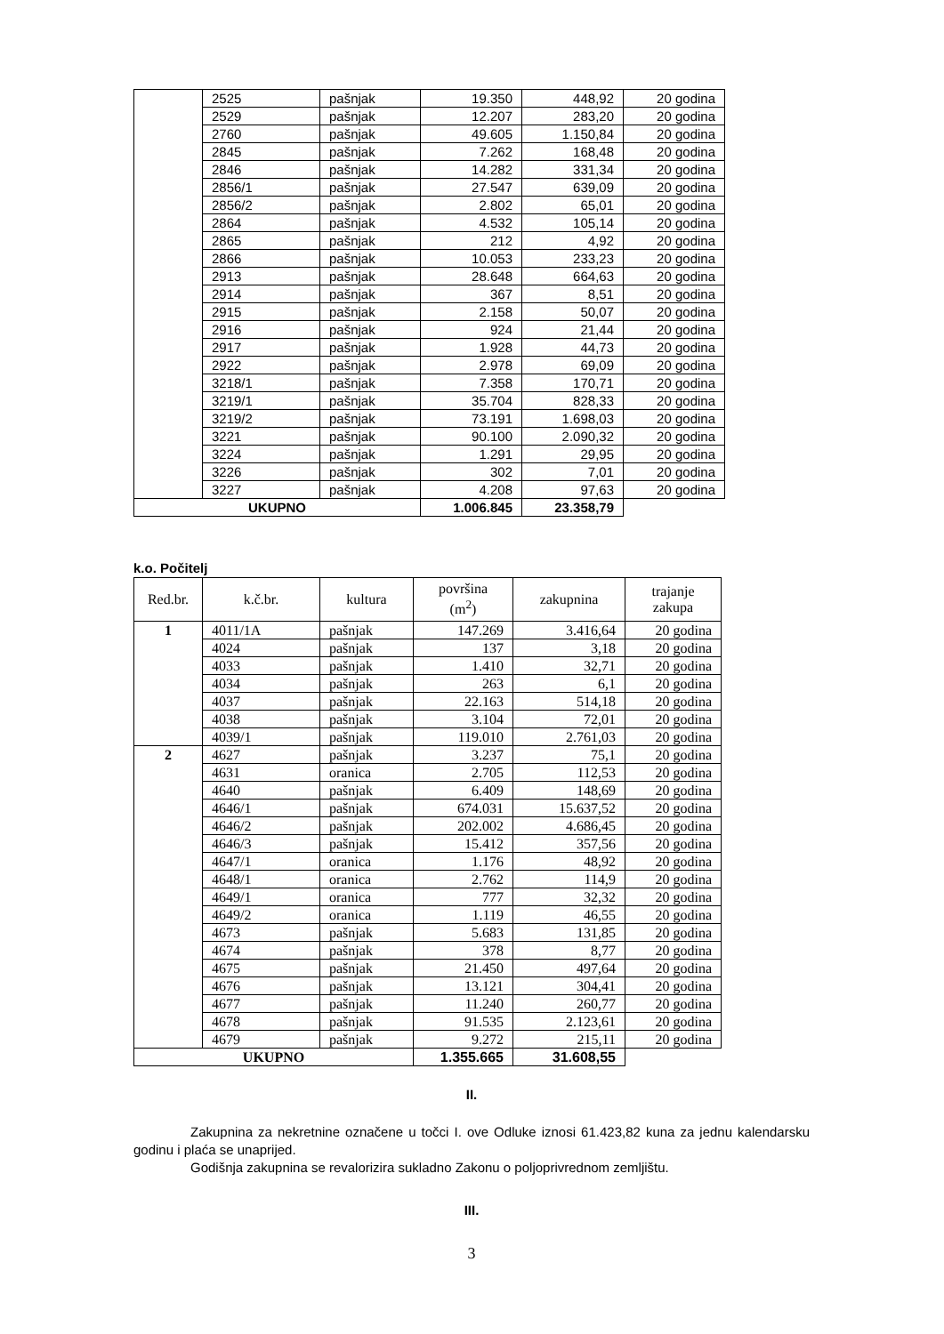| | 2525 | pašnjak | 19.350 | 448,92 | 20 godina |
| | 2529 | pašnjak | 12.207 | 283,20 | 20 godina |
| | 2760 | pašnjak | 49.605 | 1.150,84 | 20 godina |
| | 2845 | pašnjak | 7.262 | 168,48 | 20 godina |
| | 2846 | pašnjak | 14.282 | 331,34 | 20 godina |
| | 2856/1 | pašnjak | 27.547 | 639,09 | 20 godina |
| | 2856/2 | pašnjak | 2.802 | 65,01 | 20 godina |
| | 2864 | pašnjak | 4.532 | 105,14 | 20 godina |
| | 2865 | pašnjak | 212 | 4,92 | 20 godina |
| | 2866 | pašnjak | 10.053 | 233,23 | 20 godina |
| | 2913 | pašnjak | 28.648 | 664,63 | 20 godina |
| | 2914 | pašnjak | 367 | 8,51 | 20 godina |
| | 2915 | pašnjak | 2.158 | 50,07 | 20 godina |
| | 2916 | pašnjak | 924 | 21,44 | 20 godina |
| | 2917 | pašnjak | 1.928 | 44,73 | 20 godina |
| | 2922 | pašnjak | 2.978 | 69,09 | 20 godina |
| | 3218/1 | pašnjak | 7.358 | 170,71 | 20 godina |
| | 3219/1 | pašnjak | 35.704 | 828,33 | 20 godina |
| | 3219/2 | pašnjak | 73.191 | 1.698,03 | 20 godina |
| | 3221 | pašnjak | 90.100 | 2.090,32 | 20 godina |
| | 3224 | pašnjak | 1.291 | 29,95 | 20 godina |
| | 3226 | pašnjak | 302 | 7,01 | 20 godina |
| | 3227 | pašnjak | 4.208 | 97,63 | 20 godina |
| UKUPNO | | | 1.006.845 | 23.358,79 | |
k.o. Počitelj
| Red.br. | k.č.br. | kultura | površina (m<sup>2</sup>) | zakupnina | trajanje zakupa |
| --- | --- | --- | --- | --- | --- |
| 1 | 4011/1A | pašnjak | 147.269 | 3.416,64 | 20 godina |
| | 4024 | pašnjak | 137 | 3,18 | 20 godina |
| | 4033 | pašnjak | 1.410 | 32,71 | 20 godina |
| | 4034 | pašnjak | 263 | 6,1 | 20 godina |
| | 4037 | pašnjak | 22.163 | 514,18 | 20 godina |
| | 4038 | pašnjak | 3.104 | 72,01 | 20 godina |
| | 4039/1 | pašnjak | 119.010 | 2.761,03 | 20 godina |
| 2 | 4627 | pašnjak | 3.237 | 75,1 | 20 godina |
| | 4631 | oranica | 2.705 | 112,53 | 20 godina |
| | 4640 | pašnjak | 6.409 | 148,69 | 20 godina |
| | 4646/1 | pašnjak | 674.031 | 15.637,52 | 20 godina |
| | 4646/2 | pašnjak | 202.002 | 4.686,45 | 20 godina |
| | 4646/3 | pašnjak | 15.412 | 357,56 | 20 godina |
| | 4647/1 | oranica | 1.176 | 48,92 | 20 godina |
| | 4648/1 | oranica | 2.762 | 114,9 | 20 godina |
| | 4649/1 | oranica | 777 | 32,32 | 20 godina |
| | 4649/2 | oranica | 1.119 | 46,55 | 20 godina |
| | 4673 | pašnjak | 5.683 | 131,85 | 20 godina |
| | 4674 | pašnjak | 378 | 8,77 | 20 godina |
| | 4675 | pašnjak | 21.450 | 497,64 | 20 godina |
| | 4676 | pašnjak | 13.121 | 304,41 | 20 godina |
| | 4677 | pašnjak | 11.240 | 260,77 | 20 godina |
| | 4678 | pašnjak | 91.535 | 2.123,61 | 20 godina |
| | 4679 | pašnjak | 9.272 | 215,11 | 20 godina |
| UKUPNO | | | 1.355.665 | 31.608,55 | |
II.
Zakupnina za nekretnine označene u točci I. ove Odluke iznosi 61.423,82 kuna za jednu kalendarsku godinu i plaća se unaprijed.
Godišnja zakupnina se revalorizira sukladno Zakonu o poljoprivrednom zemljištu.
III.
3